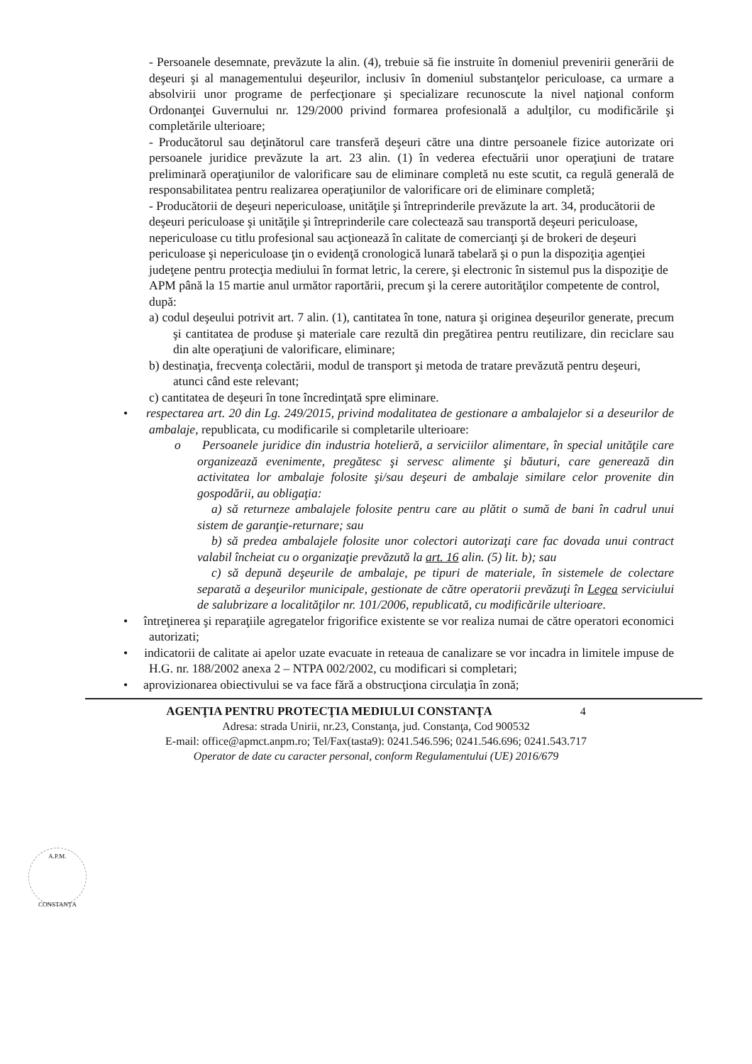A.P.M.
CONSTANȚA
- Persoanele desemnate, prevăzute la alin. (4), trebuie să fie instruite în domeniul prevenirii generării de deşeuri şi al managementului deşeurilor, inclusiv în domeniul substanţelor periculoase, ca urmare a absolvirii unor programe de perfecţionare şi specializare recunoscute la nivel naţional conform Ordonanţei Guvernului nr. 129/2000 privind formarea profesională a adulţilor, cu modificările şi completările ulterioare;
- Producătorul sau deţinătorul care transferă deşeuri către una dintre persoanele fizice autorizate ori persoanele juridice prevăzute la art. 23 alin. (1) în vederea efectuării unor operaţiuni de tratare preliminară operaţiunilor de valorificare sau de eliminare completă nu este scutit, ca regulă generală de responsabilitatea pentru realizarea operaţiunilor de valorificare ori de eliminare completă;
- Producătorii de deşeuri nepericuloase, unităţile şi întreprinderile prevăzute la art. 34, producătorii de deşeuri periculoase şi unităţile şi întreprinderile care colectează sau transportă deşeuri periculoase, nepericuloase cu titlu profesional sau acţionează în calitate de comercianţi şi de brokeri de deşeuri periculoase şi nepericuloase ţin o evidenţă cronologică lunară tabelară şi o pun la dispoziţia agenţiei judeţene pentru protecţia mediului în format letric, la cerere, şi electronic în sistemul pus la dispoziţie de APM până la 15 martie anul următor raportării, precum şi la cerere autorităţilor competente de control, după:
a) codul deşeului potrivit art. 7 alin. (1), cantitatea în tone, natura şi originea deşeurilor generate, precum şi cantitatea de produse şi materiale care rezultă din pregătirea pentru reutilizare, din reciclare sau din alte operaţiuni de valorificare, eliminare;
b) destinaţia, frecvenţa colectării, modul de transport şi metoda de tratare prevăzută pentru deşeuri, atunci când este relevant;
c) cantitatea de deşeuri în tone încredinţată spre eliminare.
• respectarea art. 20 din Lg. 249/2015, privind modalitatea de gestionare a ambalajelor si a deseurilor de ambalaje, republicata, cu modificarile si completarile ulterioare:
o Persoanele juridice din industria hotelieră, a serviciilor alimentare, în special unităţile care organizează evenimente, pregătesc şi servesc alimente şi băuturi, care generează din activitatea lor ambalaje folosite şi/sau deşeuri de ambalaje similare celor provenite din gospodării, au obligaţia:
a) să returneze ambalajele folosite pentru care au plătit o sumă de bani în cadrul unui sistem de garanţie-returnare; sau
b) să predea ambalajele folosite unor colectori autorizaţi care fac dovada unui contract valabil încheiat cu o organizaţie prevăzută la art. 16 alin. (5) lit. b); sau
c) să depună deşeurile de ambalaje, pe tipuri de materiale, în sistemele de colectare separată a deşeurilor municipale, gestionate de către operatorii prevăzuţi în Legea serviciului de salubrizare a localităţilor nr. 101/2006, republicată, cu modificările ulterioare.
• întreţinerea şi reparaţiile agregatelor frigorifice existente se vor realiza numai de către operatori economici autorizati;
• indicatorii de calitate ai apelor uzate evacuate in reteaua de canalizare se vor incadra in limitele impuse de H.G. nr. 188/2002 anexa 2 – NTPA 002/2002, cu modificari si completari;
• aprovizionarea obiectivului se va face fără a obstrucţiona circulaţia în zonă;
AGENŢIA PENTRU PROTECŢIA MEDIULUI CONSTANŢA 4
Adresa: strada Unirii, nr.23, Constanţa, jud. Constanţa, Cod 900532
E-mail: office@apmct.anpm.ro; Tel/Fax(tasta9): 0241.546.596; 0241.546.696; 0241.543.717
Operator de date cu caracter personal, conform Regulamentului (UE) 2016/679